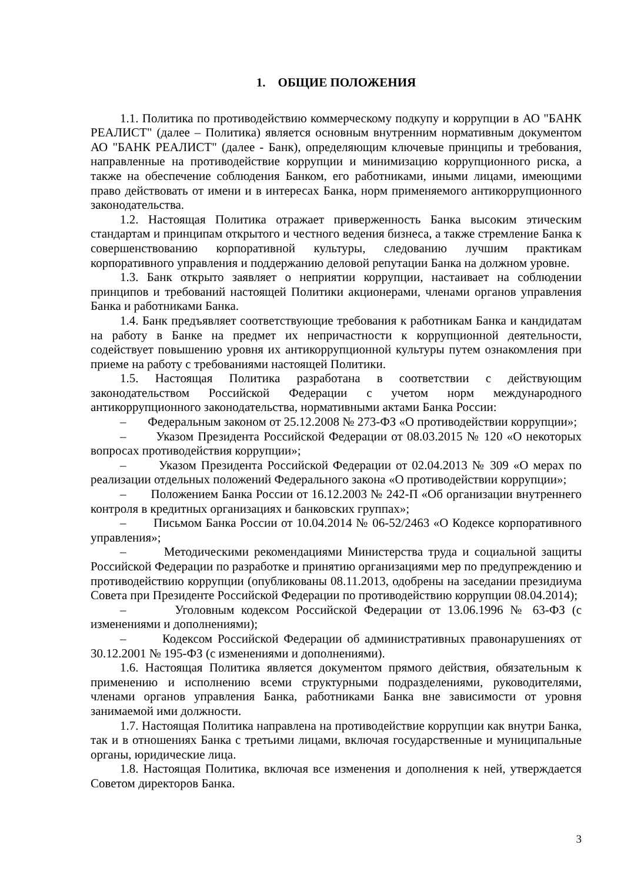1. ОБЩИЕ ПОЛОЖЕНИЯ
1.1. Политика по противодействию коммерческому подкупу и коррупции в АО "БАНК РЕАЛИСТ" (далее – Политика) является основным внутренним нормативным документом АО "БАНК РЕАЛИСТ" (далее - Банк), определяющим ключевые принципы и требования, направленные на противодействие коррупции и минимизацию коррупционного риска, а также на обеспечение соблюдения Банком, его работниками, иными лицами, имеющими право действовать от имени и в интересах Банка, норм применяемого антикоррупционного законодательства.
1.2. Настоящая Политика отражает приверженность Банка высоким этическим стандартам и принципам открытого и честного ведения бизнеса, а также стремление Банка к совершенствованию корпоративной культуры, следованию лучшим практикам корпоративного управления и поддержанию деловой репутации Банка на должном уровне.
1.3. Банк открыто заявляет о неприятии коррупции, настаивает на соблюдении принципов и требований настоящей Политики акционерами, членами органов управления Банка и работниками Банка.
1.4. Банк предъявляет соответствующие требования к работникам Банка и кандидатам на работу в Банке на предмет их непричастности к коррупционной деятельности, содействует повышению уровня их антикоррупционной культуры путем ознакомления при приеме на работу с требованиями настоящей Политики.
1.5. Настоящая Политика разработана в соответствии с действующим законодательством Российской Федерации с учетом норм международного антикоррупционного законодательства, нормативными актами Банка России:
– Федеральным законом от 25.12.2008 № 273-ФЗ «О противодействии коррупции»;
– Указом Президента Российской Федерации от 08.03.2015 № 120 «О некоторых вопросах противодействия коррупции»;
– Указом Президента Российской Федерации от 02.04.2013 № 309 «О мерах по реализации отдельных положений Федерального закона «О противодействии коррупции»;
– Положением Банка России от 16.12.2003 № 242-П «Об организации внутреннего контроля в кредитных организациях и банковских группах»;
– Письмом Банка России от 10.04.2014 № 06-52/2463 «О Кодексе корпоративного управления»;
– Методическими рекомендациями Министерства труда и социальной защиты Российской Федерации по разработке и принятию организациями мер по предупреждению и противодействию коррупции (опубликованы 08.11.2013, одобрены на заседании президиума Совета при Президенте Российской Федерации по противодействию коррупции 08.04.2014);
– Уголовным кодексом Российской Федерации от 13.06.1996 № 63-ФЗ (с изменениями и дополнениями);
– Кодексом Российской Федерации об административных правонарушениях от 30.12.2001 № 195-ФЗ (с изменениями и дополнениями).
1.6. Настоящая Политика является документом прямого действия, обязательным к применению и исполнению всеми структурными подразделениями, руководителями, членами органов управления Банка, работниками Банка вне зависимости от уровня занимаемой ими должности.
1.7. Настоящая Политика направлена на противодействие коррупции как внутри Банка, так и в отношениях Банка с третьими лицами, включая государственные и муниципальные органы, юридические лица.
1.8. Настоящая Политика, включая все изменения и дополнения к ней, утверждается Советом директоров Банка.
3